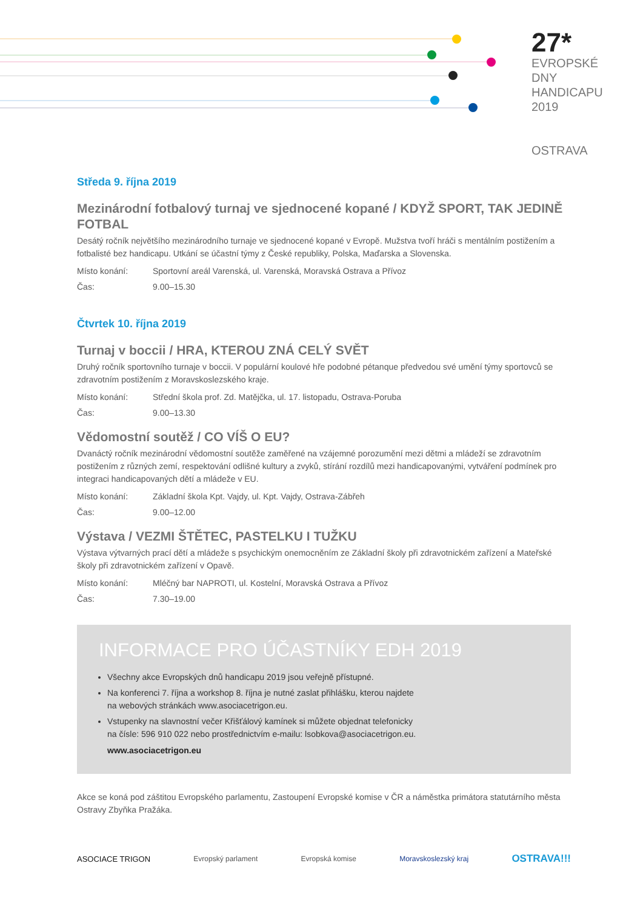27*
EVROPSKÉ
DNY
HANDICAPU
2019
OSTRAVA
Středa 9. října 2019
Mezinárodní fotbalový turnaj ve sjednocené kopané / KDYŽ SPORT, TAK JEDINĚ FOTBAL
Desátý ročník největšího mezinárodního turnaje ve sjednocené kopané v Evropě. Mužstva tvoří hráči s mentálním postižením a fotbalisté bez handicapu. Utkání se účastní týmy z České republiky, Polska, Maďarska a Slovenska.
Místo konání: Sportovní areál Varenská, ul. Varenská, Moravská Ostrava a Přívoz
Čas: 9.00–15.30
Čtvrtek 10. října 2019
Turnaj v boccii / HRA, KTEROU ZNÁ CELÝ SVĚT
Druhý ročník sportovního turnaje v boccii. V populární koulové hře podobné pétanque předvedou své umění týmy sportovců se zdravotním postižením z Moravskoslezského kraje.
Místo konání: Střední škola prof. Zd. Matějčka, ul. 17. listopadu, Ostrava-Poruba
Čas: 9.00–13.30
Vědomostní soutěž / CO VÍŠ O EU?
Dvanáctý ročník mezinárodní vědomostní soutěže zaměřené na vzájemné porozumění mezi dětmi a mládeží se zdravotním postižením z různých zemí, respektování odlišné kultury a zvyků, stírání rozdílů mezi handicapovanými, vytváření podmínek pro integraci handicapovaných dětí a mládeže v EU.
Místo konání: Základní škola Kpt. Vajdy, ul. Kpt. Vajdy, Ostrava-Zábřeh
Čas: 9.00–12.00
Výstava / VEZMI ŠTĚTEC, PASTELKU I TUŽKU
Výstava výtvarných prací dětí a mládeže s psychickým onemocněním ze Základní školy při zdravotnickém zařízení a Mateřské školy při zdravotnickém zařízení v Opavě.
Místo konání: Mléčný bar NAPROTI, ul. Kostelní, Moravská Ostrava a Přívoz
Čas: 7.30–19.00
INFORMACE PRO ÚČASTNÍKY EDH 2019
Všechny akce Evropských dnů handicapu 2019 jsou veřejně přístupné.
Na konferenci 7. října a workshop 8. října je nutné zaslat přihlášku, kterou najdete
na webových stránkách www.asociacetrigon.eu.
Vstupenky na slavnostní večer Křišťálový kamínek si můžete objednat telefonicky
na čísle: 596 910 022 nebo prostřednictvím e-mailu: lsobkova@asociacetrigon.eu.
www.asociacetrigon.eu
Akce se koná pod záštitou Evropského parlamentu, Zastoupení Evropské komise v ČR a náměstka primátora statutárního města Ostravy Zbyňka Pražáka.
ASOCIACE TRIGON Evropský parlament Evropská komise Moravskoslezský kraj OSTRAVA!!!